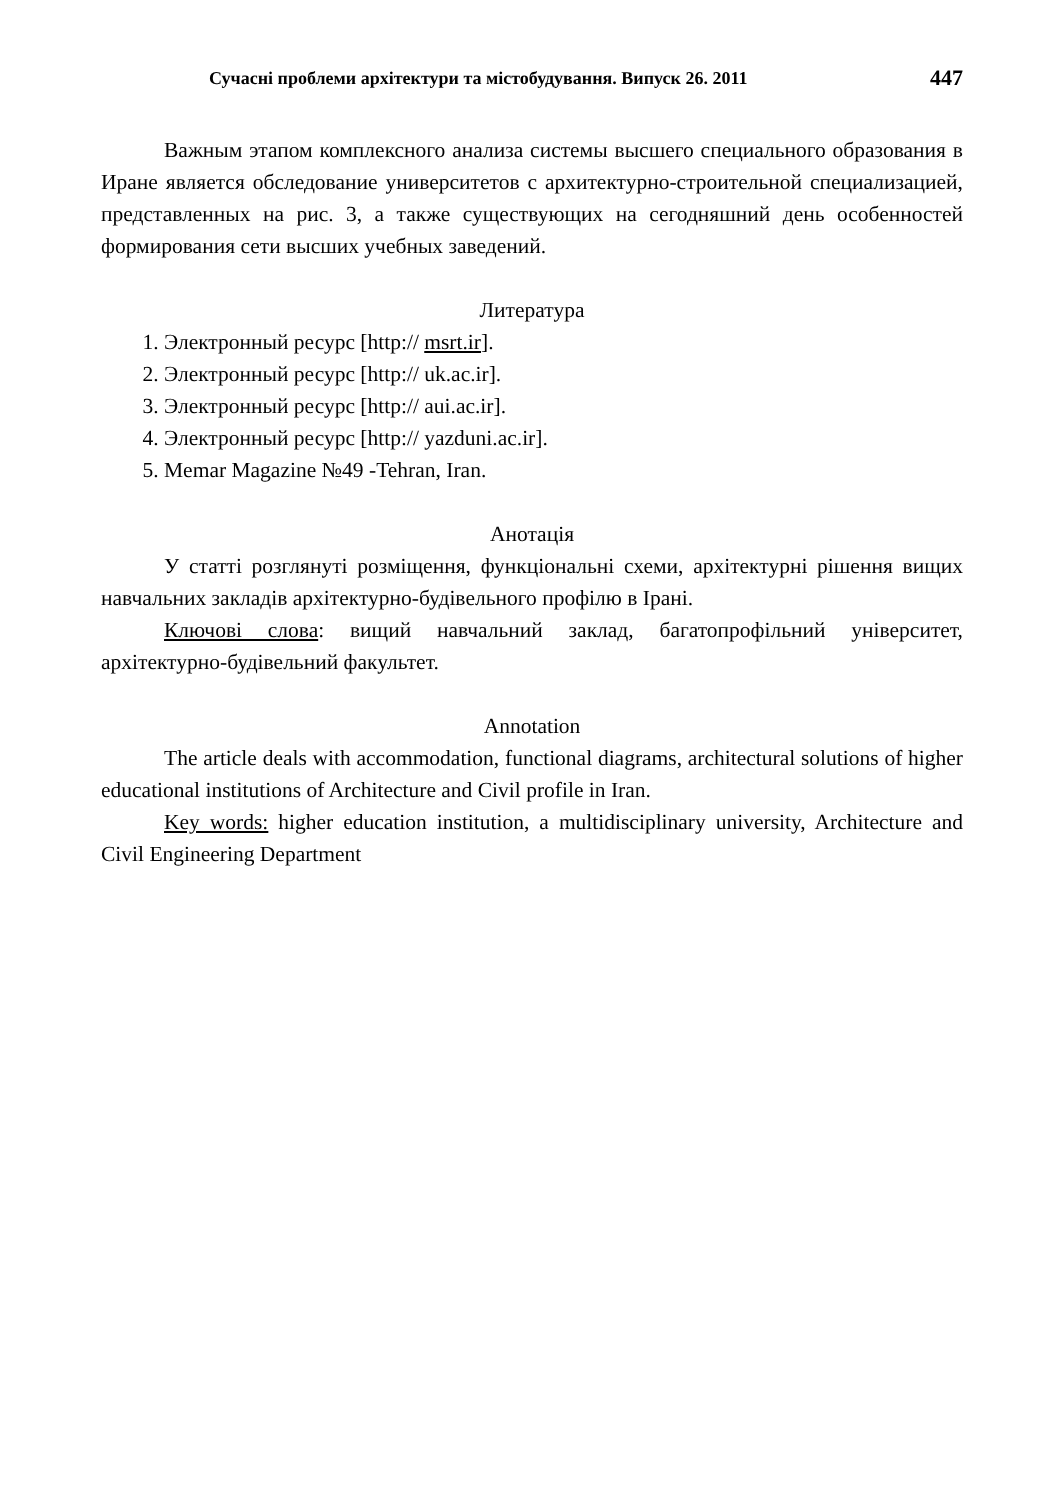Сучасні проблеми архітектури та містобудування. Випуск 26. 2011 447
Важным этапом комплексного анализа системы высшего специального образования в Иране является обследование университетов с архитектурно-строительной специализацией, представленных на рис. 3, а также существующих на сегодняшний день особенностей формирования сети высших учебных заведений.
Литература
1. Электронный ресурс [http:// msrt.ir].
2. Электронный ресурс [http:// uk.ac.ir].
3. Электронный ресурс [http:// aui.ac.ir].
4. Электронный ресурс [http:// yazduni.ac.ir].
5. Memar Magazine №49 -Tehran, Iran.
Анотація
У статті розглянуті розміщення, функціональні схеми, архітектурні рішення вищих навчальних закладів архітектурно-будівельного профілю в Ірані.
Ключові слова: вищий навчальний заклад, багатопрофільний університет, архітектурно-будівельний факультет.
Annotation
The article deals with accommodation, functional diagrams, architectural solutions of higher educational institutions of Architecture and Civil profile in Iran.
Key words: higher education institution, a multidisciplinary university, Architecture and Civil Engineering Department